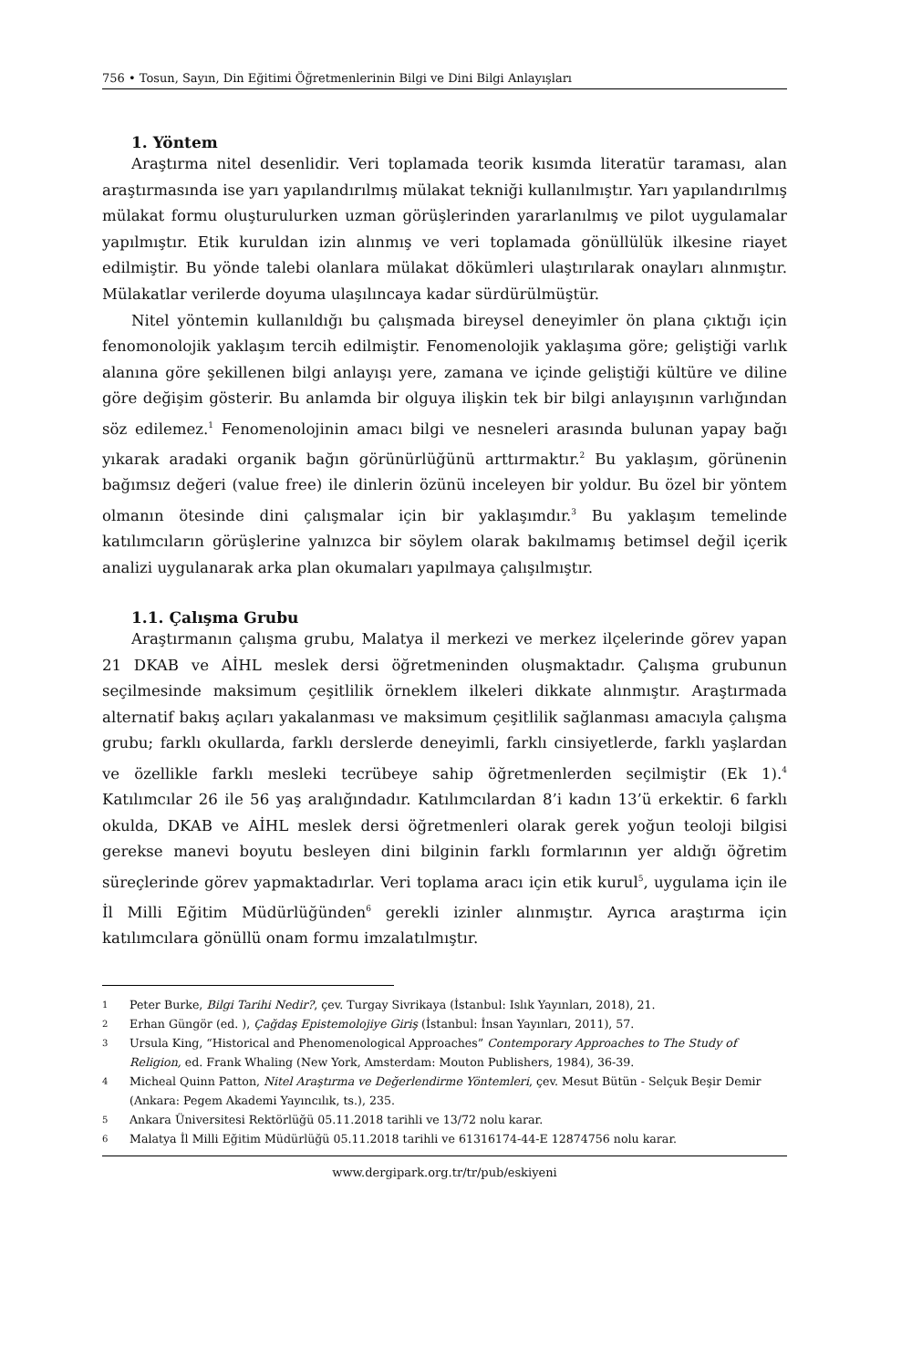756 • Tosun, Sayın, Din Eğitimi Öğretmenlerinin Bilgi ve Dini Bilgi Anlayışları
1. Yöntem
Araştırma nitel desenlidir. Veri toplamada teorik kısımda literatür taraması, alan araştırmasında ise yarı yapılandırılmış mülakat tekniği kullanılmıştır. Yarı yapılandırılmış mülakat formu oluşturulurken uzman görüşlerinden yararlanılmış ve pilot uygulamalar yapılmıştır. Etik kuruldan izin alınmış ve veri toplamada gönüllülük ilkesine riayet edilmiştir. Bu yönde talebi olanlara mülakat dökümleri ulaştırılarak onayları alınmıştır. Mülakatlar verilerde doyuma ulaşılıncaya kadar sürdürülmüştür.
Nitel yöntemin kullanıldığı bu çalışmada bireysel deneyimler ön plana çıktığı için fenomonolojik yaklaşım tercih edilmiştir. Fenomenolojik yaklaşıma göre; gelіştiği varlık alanına göre şekillenen bilgi anlayışı yere, zamana ve içinde geliştiği kültüre ve diline göre değişim gösterir. Bu anlamda bir olguya ilişkin tek bir bilgi anlayışının varlığından söz edilemez.<sup>1</sup> Fenomenolojinin amacı bilgi ve nesneleri arasında bulunan yapay bağı yıkarak aradaki organik bağın görünürlüğünü arttırmaktır.<sup>2</sup> Bu yaklaşım, görünenin bağımsız değeri (value free) ile dinlerin özünü inceleyen bir yoldur. Bu özel bir yöntem olmanın ötesinde dini çalışmalar için bir yaklaşımdır.<sup>3</sup> Bu yaklaşım temelinde katılımcıların görüşlerine yalnızca bir söylem olarak bakılmamış betimsel değil içerik analizi uygulanarak arka plan okumaları yapılmaya çalışılmıştır.
1.1. Çalışma Grubu
Araştırmanın çalışma grubu, Malatya il merkezi ve merkez ilçelerinde görev yapan 21 DKAB ve AİHL meslek dersi öğretmeninden oluşmaktadır. Çalışma grubunun seçilmesinde maksimum çeşitlilik örneklem ilkeleri dikkate alınmıştır. Araştırmada alternatif bakış açıları yakalanması ve maksimum çeşitlilik sağlanması amacıyla çalışma grubu; farklı okullarda, farklı derslerde deneyimli, farklı cinsiyetlerde, farklı yaşlardan ve özellikle farklı mesleki tecrübeye sahip öğretmenlerden seçilmiştir (Ek 1).<sup>4</sup> Katılımcılar 26 ile 56 yaş aralığındadır. Katılımcılardan 8’i kadın 13’ü erkektir. 6 farklı okulda, DKAB ve AİHL meslek dersi öğretmenleri olarak gerek yoğun teoloji bilgisi gerekse manevi boyutu besleyen dini bilginin farklı formlarının yer aldığı öğretim süreçlerinde görev yapmaktadırlar. Veri toplama aracı için etik kurul<sup>5</sup>, uygulama için ile İl Milli Eğitim Müdürlüğünden<sup>6</sup> gerekli izinler alınmıştır. Ayrıca araştırma için katılımcılara gönüllü onam formu imzalatılmıştır.
1 Peter Burke, Bilgi Tarihi Nedir?, çev. Turgay Sivrikaya (İstanbul: Islık Yayınları, 2018), 21.
2 Erhan Güngör (ed. ), Çağdaş Epistemolojiye Giriş (İstanbul: İnsan Yayınları, 2011), 57.
3 Ursula King, “Historical and Phenomenological Approaches” Contemporary Approaches to The Study of Religion, ed. Frank Whaling (New York, Amsterdam: Mouton Publishers, 1984), 36-39.
4 Micheal Quinn Patton, Nitel Araştırma ve Değerlendirme Yöntemleri, çev. Mesut Bütün - Selçuk Beşir Demir (Ankara: Pegem Akademi Yayıncılık, ts.), 235.
5 Ankara Üniversitesi Rektörlüğü 05.11.2018 tarihli ve 13/72 nolu karar.
6 Malatya İl Milli Eğitim Müdürlüğü 05.11.2018 tarihli ve 61316174-44-E 12874756 nolu karar.
www.dergipark.org.tr/tr/pub/eskiyeni